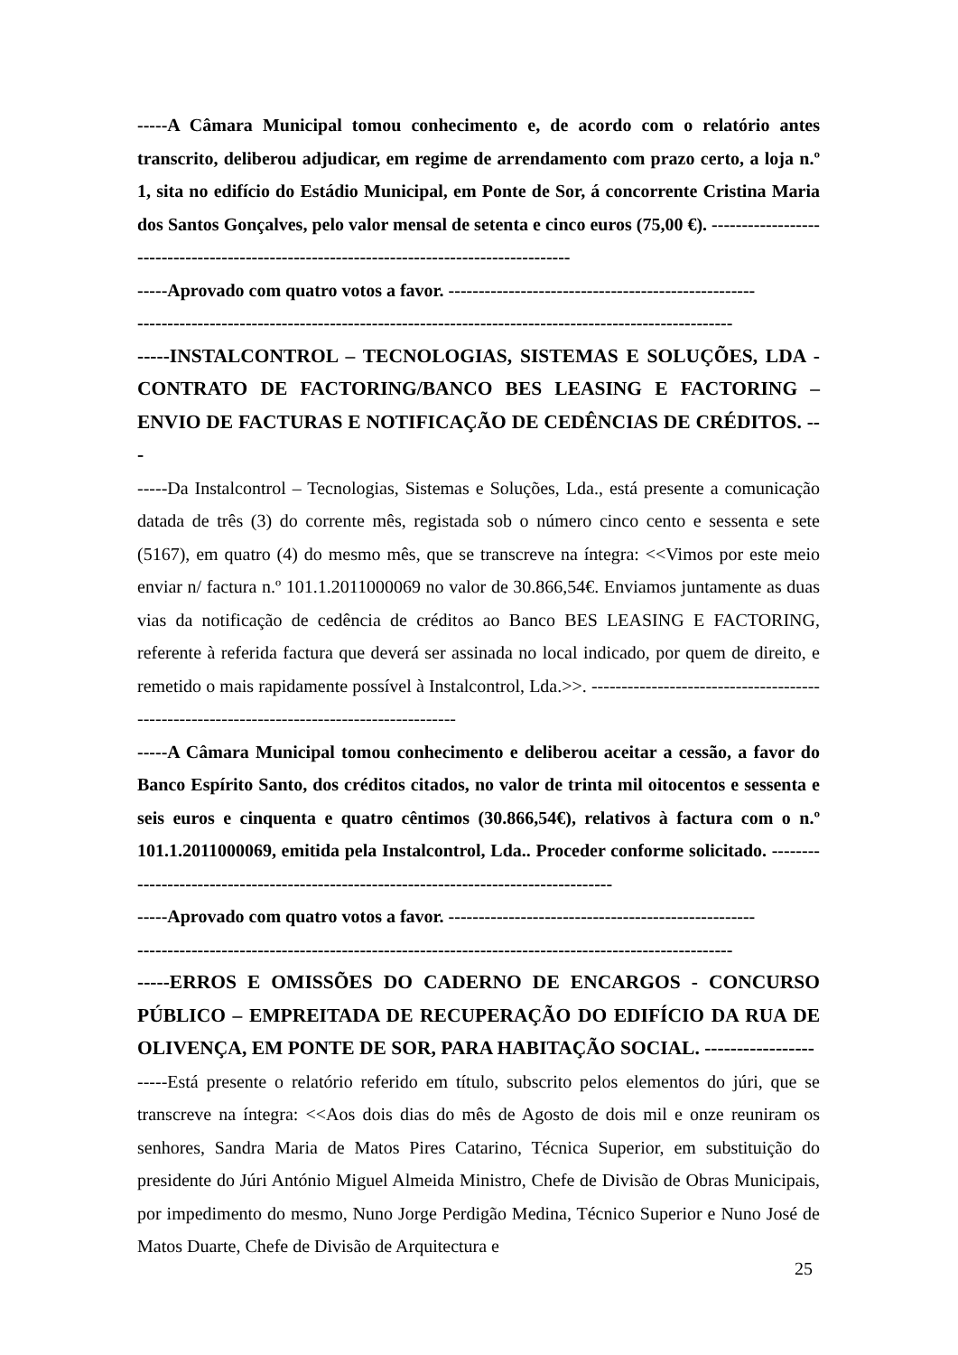-----A Câmara Municipal tomou conhecimento e, de acordo com o relatório antes transcrito, deliberou adjudicar, em regime de arrendamento com prazo certo, a loja n.º 1, sita no edifício do Estádio Municipal, em Ponte de Sor, á concorrente Cristina Maria dos Santos Gonçalves, pelo valor mensal de setenta e cinco euros (75,00 €). ------------------------------------------------------------------------------------------
-----Aprovado com quatro votos a favor. ---------------------------------------------------
---------------------------------------------------------------------------------------------------
-----INSTALCONTROL – TECNOLOGIAS, SISTEMAS E SOLUÇÕES, LDA - CONTRATO DE FACTORING/BANCO BES LEASING E FACTORING – ENVIO DE FACTURAS E NOTIFICAÇÃO DE CEDÊNCIAS DE CRÉDITOS. ---
-----Da Instalcontrol – Tecnologias, Sistemas e Soluções, Lda., está presente a comunicação datada de três (3) do corrente mês, registada sob o número cinco cento e sessenta e sete (5167), em quatro (4) do mesmo mês, que se transcreve na íntegra: <<Vimos por este meio enviar n/ factura n.º 101.1.2011000069 no valor de 30.866,54€. Enviamos juntamente as duas vias da notificação de cedência de créditos ao Banco BES LEASING E FACTORING, referente à referida factura que deverá ser assinada no local indicado, por quem de direito, e remetido o mais rapidamente possível à Instalcontrol, Lda.>>. -------------------------------------------------------------------------------------------
-----A Câmara Municipal tomou conhecimento e deliberou aceitar a cessão, a favor do Banco Espírito Santo, dos créditos citados, no valor de trinta mil oitocentos e sessenta e seis euros e cinquenta e quatro cêntimos (30.866,54€), relativos à factura com o n.º 101.1.2011000069, emitida pela Instalcontrol, Lda.. Proceder conforme solicitado. ---------------------------------------------------------------------------------------
-----Aprovado com quatro votos a favor. ---------------------------------------------------
---------------------------------------------------------------------------------------------------
-----ERROS E OMISSÕES DO CADERNO DE ENCARGOS - CONCURSO PÚBLICO – EMPREITADA DE RECUPERAÇÃO DO EDIFÍCIO DA RUA DE OLIVENÇA, EM PONTE DE SOR, PARA HABITAÇÃO SOCIAL. -----------------
-----Está presente o relatório referido em título, subscrito pelos elementos do júri, que se transcreve na íntegra: <<Aos dois dias do mês de Agosto de dois mil e onze reuniram os senhores, Sandra Maria de Matos Pires Catarino, Técnica Superior, em substituição do presidente do Júri António Miguel Almeida Ministro, Chefe de Divisão de Obras Municipais, por impedimento do mesmo, Nuno Jorge Perdigão Medina, Técnico Superior e Nuno José de Matos Duarte, Chefe de Divisão de Arquitectura e
25